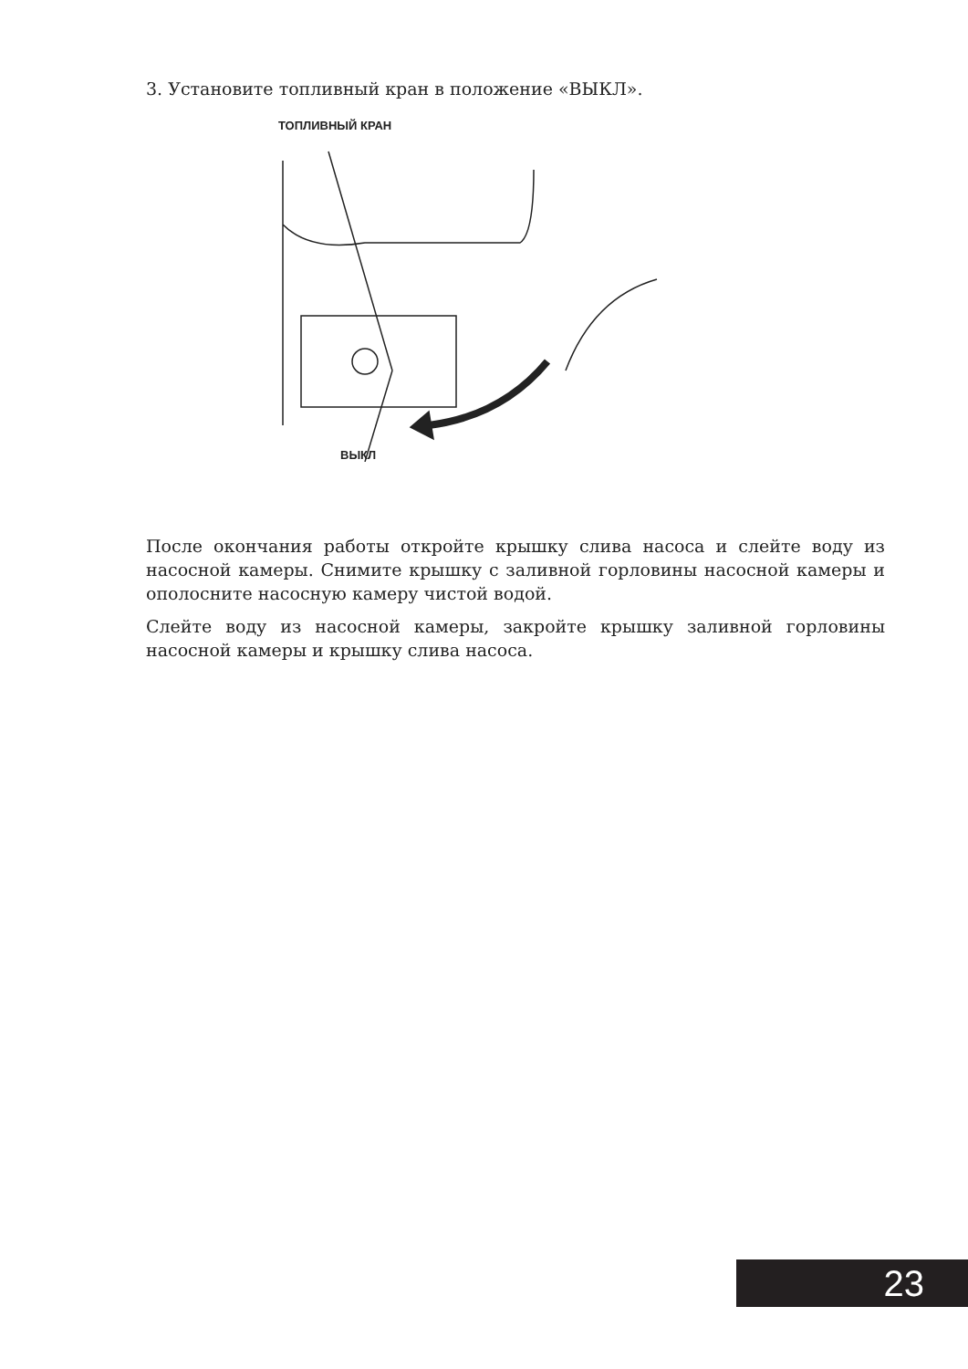3. Установите топливный кран в положение «ВЫКЛ».
ТОПЛИВНЫЙ КРАН
ВЫКЛ
После окончания работы откройте крышку слива насоса и слейте воду из насосной камеры. Снимите крышку с заливной горловины насосной камеры и ополосните насосную камеру чистой водой.
Слейте воду из насосной камеры, закройте крышку заливной горловины насосной камеры и крышку слива насоса.
23